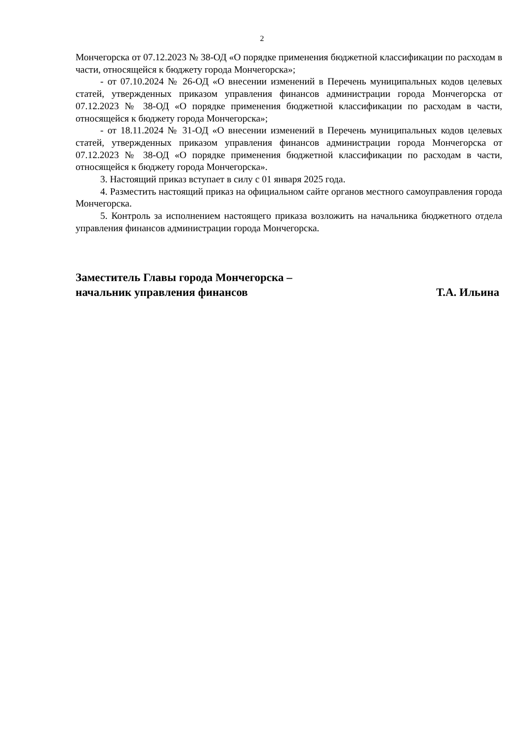2
Мончегорска от 07.12.2023 № 38-ОД «О порядке применения бюджетной классификации по расходам в части, относящейся к бюджету города Мончегорска»;
- от 07.10.2024 № 26-ОД «О внесении изменений в Перечень муниципальных кодов целевых статей, утвержденных приказом управления финансов администрации города Мончегорска от 07.12.2023 № 38-ОД «О порядке применения бюджетной классификации по расходам в части, относящейся к бюджету города Мончегорска»;
- от 18.11.2024 № 31-ОД «О внесении изменений в Перечень муниципальных кодов целевых статей, утвержденных приказом управления финансов администрации города Мончегорска от 07.12.2023 № 38-ОД «О порядке применения бюджетной классификации по расходам в части, относящейся к бюджету города Мончегорска».
3. Настоящий приказ вступает в силу с 01 января 2025 года.
4. Разместить настоящий приказ на официальном сайте органов местного самоуправления города Мончегорска.
5. Контроль за исполнением настоящего приказа возложить на начальника бюджетного отдела управления финансов администрации города Мончегорска.
Заместитель Главы города Мончегорска –
начальник управления финансов Т.А. Ильина